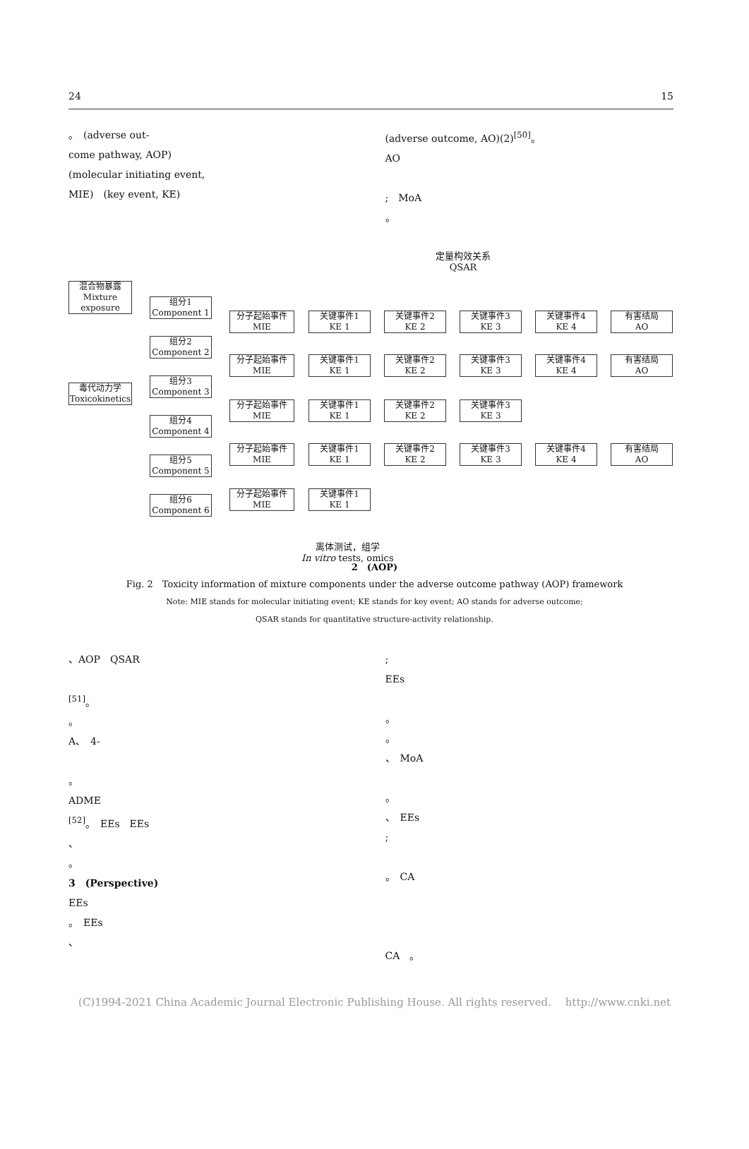24　　　　 15
。　(adverse out-
come pathway, AOP)
(molecular initiating event,
MIE)　(key event, KE)
(adverse outcome, AO)(2)<sup>[50]</sup>。
AO
;　MoA
。
定量构效关系
QSAR
混合物暴露
Mixture
exposure
毒代动力学
Toxicokinetics
组分1
Component 1
组分2
Component 2
组分3
Component 3
组分4
Component 4
组分5
Component 5
组分6
Component 6
分子起始事件
MIE
关键事件1
KE 1
关键事件2
KE 2
关键事件3
KE 3
关键事件4
KE 4
有害结局
AO
分子起始事件
MIE
关键事件1
KE 1
关键事件2
KE 2
关键事件3
KE 3
关键事件4
KE 4
有害结局
AO
分子起始事件
MIE
关键事件1
KE 1
关键事件2
KE 2
关键事件3
KE 3
分子起始事件
MIE
关键事件1
KE 1
关键事件2
KE 2
关键事件3
KE 3
关键事件4
KE 4
有害结局
AO
分子起始事件
MIE
关键事件1
KE 1
离体测试，组学
In vitro tests, omics
2　(AOP)
Fig. 2　Toxicity information of mixture components under the adverse outcome pathway (AOP) framework
Note: MIE stands for molecular initiating event; KE stands for key event; AO stands for adverse outcome;
QSAR stands for quantitative structure-activity relationship.
、AOP　QSAR
<sup>[51]</sup>。
。
A、　4-
。
ADME
<sup>[52]</sup>。　EEs　EEs
、
。
3　(Perspective)
EEs
。　EEs
、
;
EEs
。
。
、　MoA
。
、　EEs
;
。　CA
CA　。
(C)1994-2021 China Academic Journal Electronic Publishing House. All rights reserved.　 http://www.cnki.net